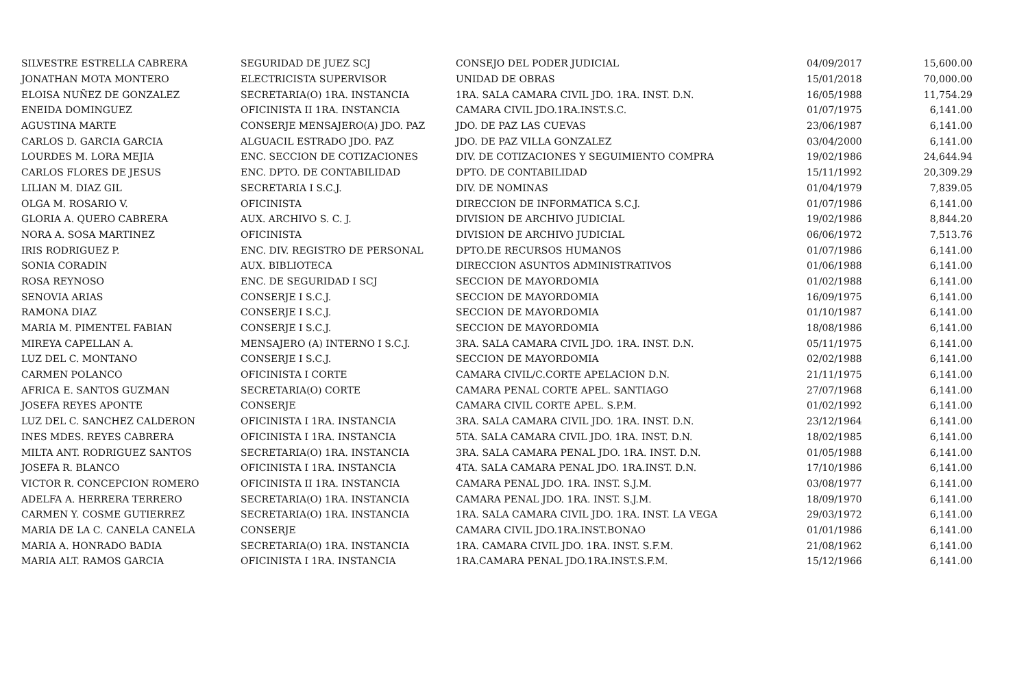| SILVESTRE ESTRELLA CABRERA | SEGURIDAD DE JUEZ SCJ | CONSEJO DEL PODER JUDICIAL | 04/09/2017 | 15,600.00 |
| JONATHAN MOTA MONTERO | ELECTRICISTA SUPERVISOR | UNIDAD DE OBRAS | 15/01/2018 | 70,000.00 |
| ELOISA NUÑEZ DE GONZALEZ | SECRETARIA(O) 1RA. INSTANCIA | 1RA. SALA CAMARA CIVIL JDO. 1RA. INST. D.N. | 16/05/1988 | 11,754.29 |
| ENEIDA DOMINGUEZ | OFICINISTA II 1RA. INSTANCIA | CAMARA CIVIL JDO.1RA.INST.S.C. | 01/07/1975 | 6,141.00 |
| AGUSTINA MARTE | CONSERJE MENSAJERO(A) JDO. PAZ | JDO. DE PAZ LAS CUEVAS | 23/06/1987 | 6,141.00 |
| CARLOS D. GARCIA GARCIA | ALGUACIL ESTRADO JDO. PAZ | JDO. DE PAZ VILLA GONZALEZ | 03/04/2000 | 6,141.00 |
| LOURDES M. LORA MEJIA | ENC. SECCION DE COTIZACIONES | DIV. DE COTIZACIONES Y SEGUIMIENTO COMPRA | 19/02/1986 | 24,644.94 |
| CARLOS FLORES DE JESUS | ENC. DPTO. DE CONTABILIDAD | DPTO. DE CONTABILIDAD | 15/11/1992 | 20,309.29 |
| LILIAN M. DIAZ GIL | SECRETARIA I S.C.J. | DIV. DE NOMINAS | 01/04/1979 | 7,839.05 |
| OLGA M. ROSARIO V. | OFICINISTA | DIRECCION DE INFORMATICA S.C.J. | 01/07/1986 | 6,141.00 |
| GLORIA A. QUERO CABRERA | AUX. ARCHIVO S. C. J. | DIVISION DE ARCHIVO JUDICIAL | 19/02/1986 | 8,844.20 |
| NORA A. SOSA MARTINEZ | OFICINISTA | DIVISION DE ARCHIVO JUDICIAL | 06/06/1972 | 7,513.76 |
| IRIS RODRIGUEZ P. | ENC. DIV. REGISTRO DE PERSONAL | DPTO.DE RECURSOS HUMANOS | 01/07/1986 | 6,141.00 |
| SONIA CORADIN | AUX. BIBLIOTECA | DIRECCION ASUNTOS ADMINISTRATIVOS | 01/06/1988 | 6,141.00 |
| ROSA REYNOSO | ENC. DE SEGURIDAD I SCJ | SECCION DE MAYORDOMIA | 01/02/1988 | 6,141.00 |
| SENOVIA ARIAS | CONSERJE I S.C.J. | SECCION DE MAYORDOMIA | 16/09/1975 | 6,141.00 |
| RAMONA DIAZ | CONSERJE I S.C.J. | SECCION DE MAYORDOMIA | 01/10/1987 | 6,141.00 |
| MARIA M. PIMENTEL FABIAN | CONSERJE I S.C.J. | SECCION DE MAYORDOMIA | 18/08/1986 | 6,141.00 |
| MIREYA CAPELLAN A. | MENSAJERO (A) INTERNO I S.C.J. | 3RA. SALA CAMARA CIVIL JDO. 1RA. INST. D.N. | 05/11/1975 | 6,141.00 |
| LUZ DEL C. MONTANO | CONSERJE I S.C.J. | SECCION DE MAYORDOMIA | 02/02/1988 | 6,141.00 |
| CARMEN POLANCO | OFICINISTA I CORTE | CAMARA CIVIL/C.CORTE APELACION D.N. | 21/11/1975 | 6,141.00 |
| AFRICA E. SANTOS GUZMAN | SECRETARIA(O) CORTE | CAMARA PENAL CORTE APEL. SANTIAGO | 27/07/1968 | 6,141.00 |
| JOSEFA REYES APONTE | CONSERJE | CAMARA CIVIL CORTE APEL. S.P.M. | 01/02/1992 | 6,141.00 |
| LUZ DEL C. SANCHEZ CALDERON | OFICINISTA I 1RA. INSTANCIA | 3RA. SALA CAMARA CIVIL JDO. 1RA. INST. D.N. | 23/12/1964 | 6,141.00 |
| INES MDES. REYES CABRERA | OFICINISTA I 1RA. INSTANCIA | 5TA. SALA CAMARA CIVIL JDO. 1RA. INST. D.N. | 18/02/1985 | 6,141.00 |
| MILTA ANT. RODRIGUEZ SANTOS | SECRETARIA(O) 1RA. INSTANCIA | 3RA. SALA CAMARA PENAL JDO. 1RA. INST. D.N. | 01/05/1988 | 6,141.00 |
| JOSEFA R. BLANCO | OFICINISTA I 1RA. INSTANCIA | 4TA. SALA CAMARA PENAL JDO. 1RA.INST. D.N. | 17/10/1986 | 6,141.00 |
| VICTOR R. CONCEPCION ROMERO | OFICINISTA II 1RA. INSTANCIA | CAMARA PENAL JDO. 1RA. INST. S.J.M. | 03/08/1977 | 6,141.00 |
| ADELFA A. HERRERA TERRERO | SECRETARIA(O) 1RA. INSTANCIA | CAMARA PENAL JDO. 1RA. INST. S.J.M. | 18/09/1970 | 6,141.00 |
| CARMEN Y. COSME GUTIERREZ | SECRETARIA(O) 1RA. INSTANCIA | 1RA. SALA CAMARA CIVIL JDO. 1RA. INST. LA VEGA | 29/03/1972 | 6,141.00 |
| MARIA DE LA C. CANELA CANELA | CONSERJE | CAMARA CIVIL JDO.1RA.INST.BONAO | 01/01/1986 | 6,141.00 |
| MARIA A. HONRADO BADIA | SECRETARIA(O) 1RA. INSTANCIA | 1RA. CAMARA CIVIL JDO. 1RA. INST. S.F.M. | 21/08/1962 | 6,141.00 |
| MARIA ALT. RAMOS GARCIA | OFICINISTA I 1RA. INSTANCIA | 1RA.CAMARA PENAL JDO.1RA.INST.S.F.M. | 15/12/1966 | 6,141.00 |